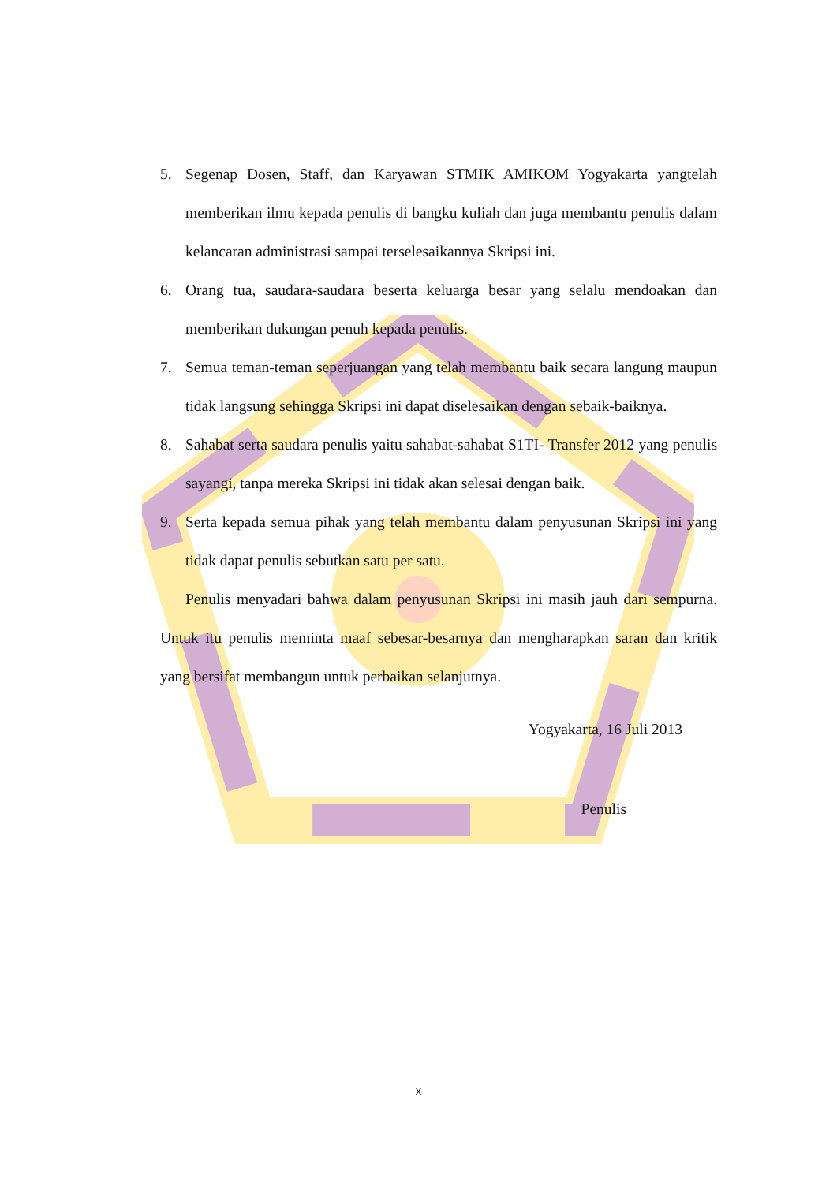5. Segenap Dosen, Staff, dan Karyawan STMIK AMIKOM Yogyakarta yangtelah memberikan ilmu kepada penulis di bangku kuliah dan juga membantu penulis dalam kelancaran administrasi sampai terselesaikannya Skripsi ini.
6. Orang tua, saudara-saudara beserta keluarga besar yang selalu mendoakan dan memberikan dukungan penuh kepada penulis.
7. Semua teman-teman seperjuangan yang telah membantu baik secara langung maupun tidak langsung sehingga Skripsi ini dapat diselesaikan dengan sebaik-baiknya.
8. Sahabat serta saudara penulis yaitu sahabat-sahabat S1TI- Transfer 2012 yang penulis sayangi, tanpa mereka Skripsi ini tidak akan selesai dengan baik.
9. Serta kepada semua pihak yang telah membantu dalam penyusunan Skripsi ini yang tidak dapat penulis sebutkan satu per satu.
Penulis menyadari bahwa dalam penyusunan Skripsi ini masih jauh dari sempurna. Untuk itu penulis meminta maaf sebesar-besarnya dan mengharapkan saran dan kritik yang bersifat membangun untuk perbaikan selanjutnya.
Yogyakarta, 16 Juli 2013
Penulis
x